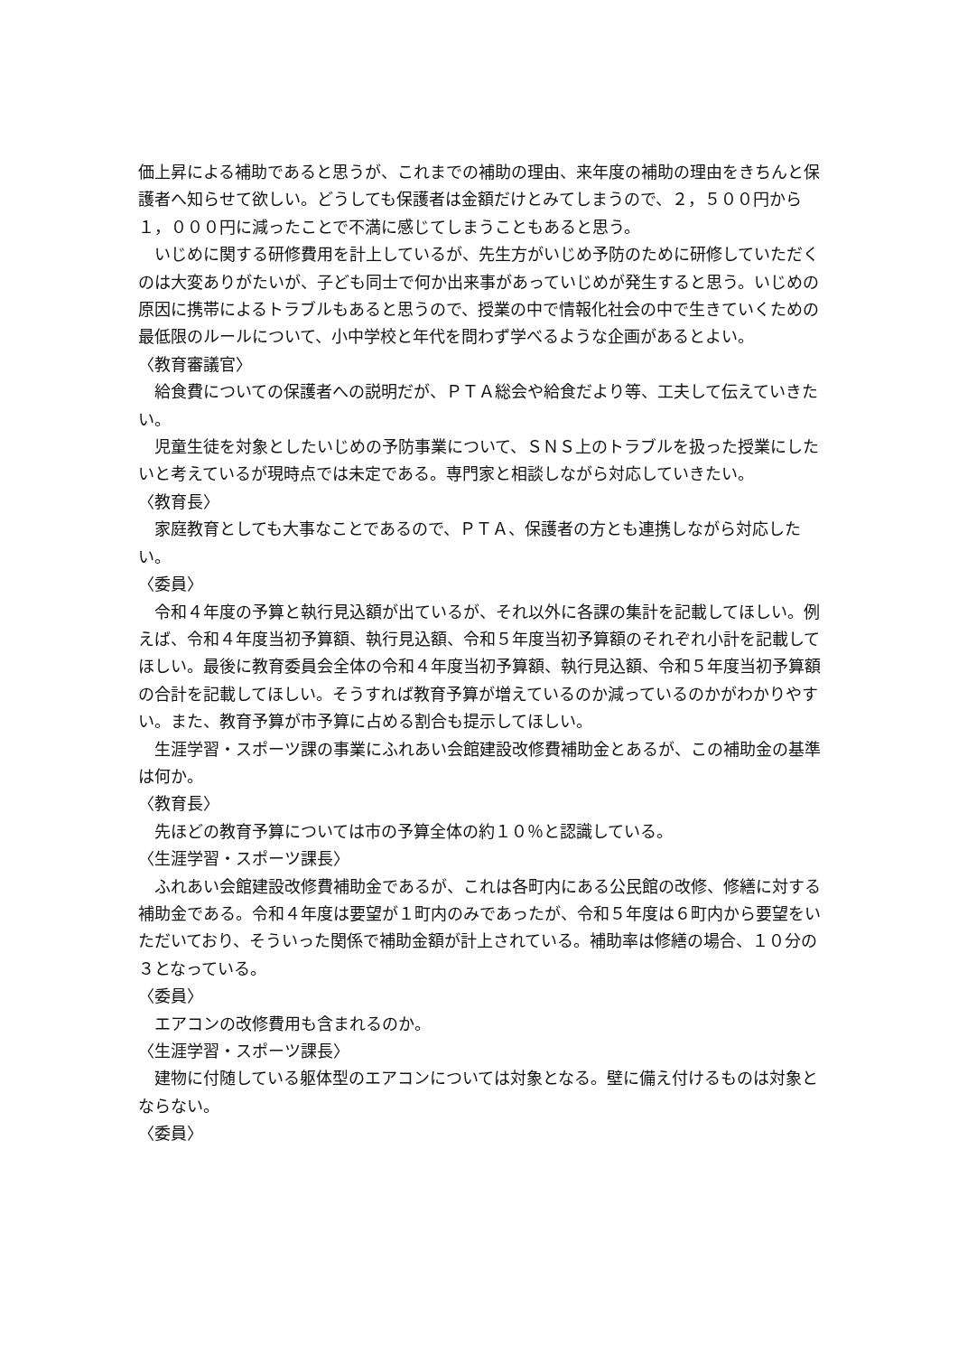価上昇による補助であると思うが、これまでの補助の理由、来年度の補助の理由をきちんと保護者へ知らせて欲しい。どうしても保護者は金額だけとみてしまうので、２，５００円から１，０００円に減ったことで不満に感じてしまうこともあると思う。
いじめに関する研修費用を計上しているが、先生方がいじめ予防のために研修していただくのは大変ありがたいが、子ども同士で何か出来事があっていじめが発生すると思う。いじめの原因に携帯によるトラブルもあると思うので、授業の中で情報化社会の中で生きていくための最低限のルールについて、小中学校と年代を問わず学べるような企画があるとよい。
〈教育審議官〉
給食費についての保護者への説明だが、ＰＴＡ総会や給食だより等、工夫して伝えていきたい。
児童生徒を対象としたいじめの予防事業について、ＳＮＳ上のトラブルを扱った授業にしたいと考えているが現時点では未定である。専門家と相談しながら対応していきたい。
〈教育長〉
家庭教育としても大事なことであるので、ＰＴＡ、保護者の方とも連携しながら対応したい。
〈委員〉
令和４年度の予算と執行見込額が出ているが、それ以外に各課の集計を記載してほしい。例えば、令和４年度当初予算額、執行見込額、令和５年度当初予算額のそれぞれ小計を記載してほしい。最後に教育委員会全体の令和４年度当初予算額、執行見込額、令和５年度当初予算額の合計を記載してほしい。そうすれば教育予算が増えているのか減っているのかがわかりやすい。また、教育予算が市予算に占める割合も提示してほしい。
生涯学習・スポーツ課の事業にふれあい会館建設改修費補助金とあるが、この補助金の基準は何か。
〈教育長〉
先ほどの教育予算については市の予算全体の約１０％と認識している。
〈生涯学習・スポーツ課長〉
ふれあい会館建設改修費補助金であるが、これは各町内にある公民館の改修、修繕に対する補助金である。令和４年度は要望が１町内のみであったが、令和５年度は６町内から要望をいただいており、そういった関係で補助金額が計上されている。補助率は修繕の場合、１０分の３となっている。
〈委員〉
エアコンの改修費用も含まれるのか。
〈生涯学習・スポーツ課長〉
建物に付随している躯体型のエアコンについては対象となる。壁に備え付けるものは対象とならない。
〈委員〉